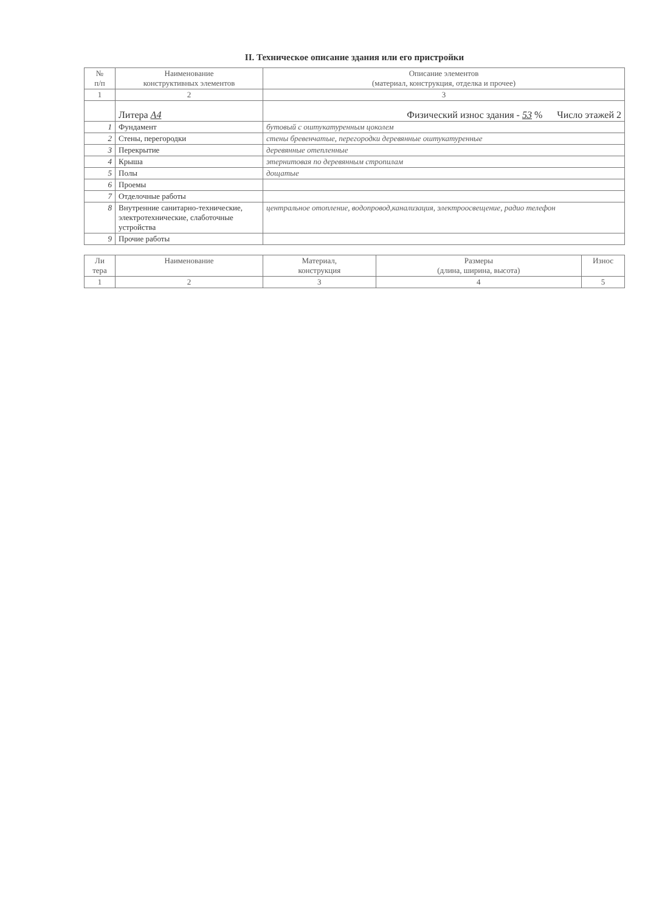II. Техническое описание здания или его пристройки
| № п/п | Наименование конструктивных элементов | Описание элементов (материал, конструкция, отделка и прочее) |
| --- | --- | --- |
| 1 | 2 | 3 |
| | Литера А4 | Физический износ здания - 53 % Число этажей 2 |
| 1 | Фундамент | бутовый с оштукатуренным цоколем |
| 2 | Стены, перегородки | стены бревенчатые, перегородки деревянные оштукатуренные |
| 3 | Перекрытие | деревянные отепленные |
| 4 | Крыша | этернитовая по деревянным стропилам |
| 5 | Полы | дощатые |
| 6 | Проемы | |
| 7 | Отделочные работы | |
| 8 | Внутренние санитарно-технические, электротехнические, слаботочные устройства | центральное отопление, водопровод,канализация, электроосвещение, радио телефон |
| 9 | Прочие работы | |
| Ли тера | Наименование | Материал, конструкция | Размеры (длина, ширина, высота) | Износ |
| --- | --- | --- | --- | --- |
| 1 | 2 | 3 | 4 | 5 |